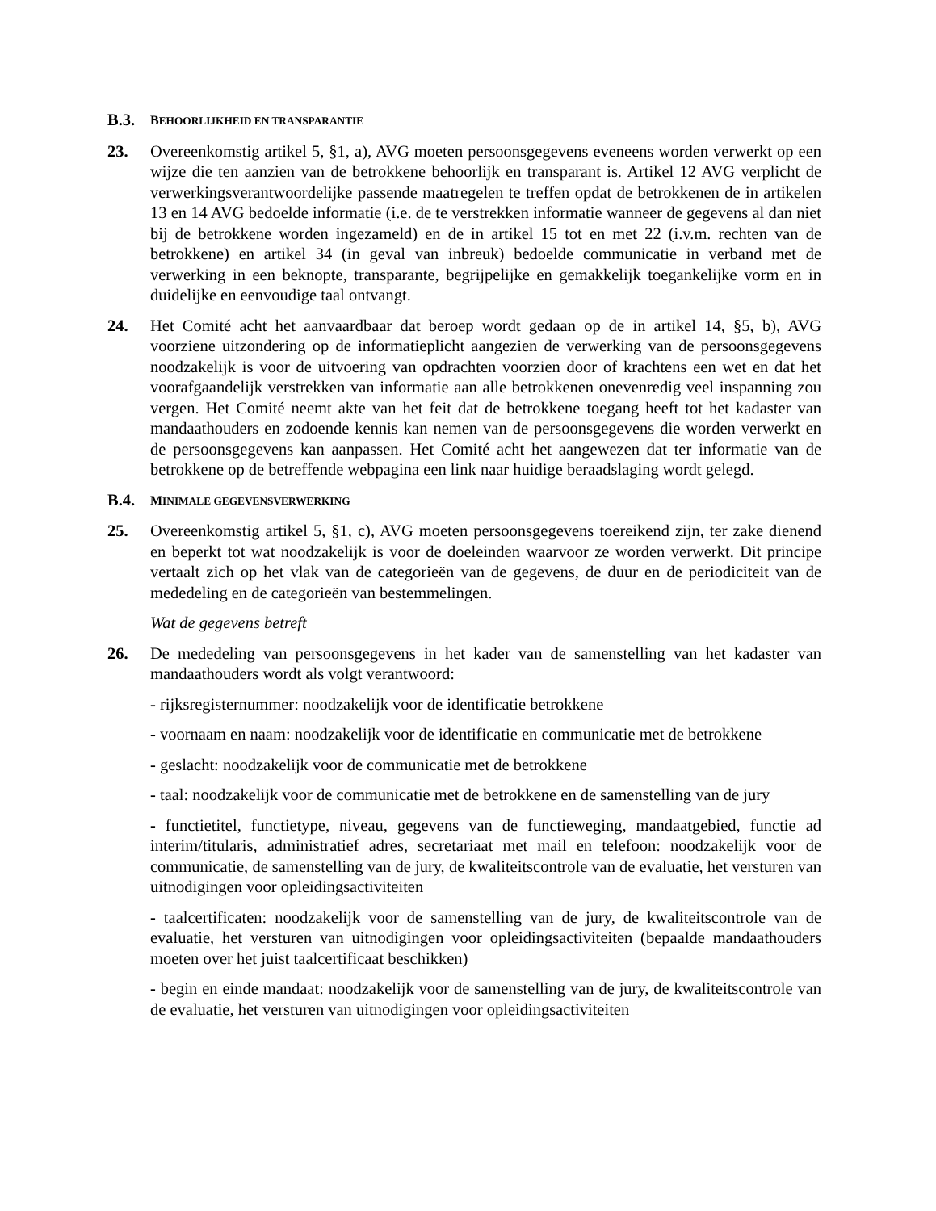B.3. BEHOORLIJKHEID EN TRANSPARANTIE
23. Overeenkomstig artikel 5, §1, a), AVG moeten persoonsgegevens eveneens worden verwerkt op een wijze die ten aanzien van de betrokkene behoorlijk en transparant is. Artikel 12 AVG verplicht de verwerkingsverantwoordelijke passende maatregelen te treffen opdat de betrokkenen de in artikelen 13 en 14 AVG bedoelde informatie (i.e. de te verstrekken informatie wanneer de gegevens al dan niet bij de betrokkene worden ingezameld) en de in artikel 15 tot en met 22 (i.v.m. rechten van de betrokkene) en artikel 34 (in geval van inbreuk) bedoelde communicatie in verband met de verwerking in een beknopte, transparante, begrijpelijke en gemakkelijk toegankelijke vorm en in duidelijke en eenvoudige taal ontvangt.
24. Het Comité acht het aanvaardbaar dat beroep wordt gedaan op de in artikel 14, §5, b), AVG voorziene uitzondering op de informatieplicht aangezien de verwerking van de persoonsgegevens noodzakelijk is voor de uitvoering van opdrachten voorzien door of krachtens een wet en dat het voorafgaandelijk verstrekken van informatie aan alle betrokkenen onevenredig veel inspanning zou vergen. Het Comité neemt akte van het feit dat de betrokkene toegang heeft tot het kadaster van mandaathouders en zodoende kennis kan nemen van de persoonsgegevens die worden verwerkt en de persoonsgegevens kan aanpassen. Het Comité acht het aangewezen dat ter informatie van de betrokkene op de betreffende webpagina een link naar huidige beraadslaging wordt gelegd.
B.4. MINIMALE GEGEVENSVERWERKING
25. Overeenkomstig artikel 5, §1, c), AVG moeten persoonsgegevens toereikend zijn, ter zake dienend en beperkt tot wat noodzakelijk is voor de doeleinden waarvoor ze worden verwerkt. Dit principe vertaalt zich op het vlak van de categorieën van de gegevens, de duur en de periodiciteit van de mededeling en de categorieën van bestemmelingen.
Wat de gegevens betreft
26. De mededeling van persoonsgegevens in het kader van de samenstelling van het kadaster van mandaathouders wordt als volgt verantwoord:
- rijksregisternummer: noodzakelijk voor de identificatie betrokkene
- voornaam en naam: noodzakelijk voor de identificatie en communicatie met de betrokkene
- geslacht: noodzakelijk voor de communicatie met de betrokkene
- taal: noodzakelijk voor de communicatie met de betrokkene en de samenstelling van de jury
- functietitel, functietype, niveau, gegevens van de functieweging, mandaatgebied, functie ad interim/titularis, administratief adres, secretariaat met mail en telefoon: noodzakelijk voor de communicatie, de samenstelling van de jury, de kwaliteitscontrole van de evaluatie, het versturen van uitnodigingen voor opleidingsactiviteiten
- taalcertificaten: noodzakelijk voor de samenstelling van de jury, de kwaliteitscontrole van de evaluatie, het versturen van uitnodigingen voor opleidingsactiviteiten (bepaalde mandaathouders moeten over het juist taalcertificaat beschikken)
- begin en einde mandaat: noodzakelijk voor de samenstelling van de jury, de kwaliteitscontrole van de evaluatie, het versturen van uitnodigingen voor opleidingsactiviteiten